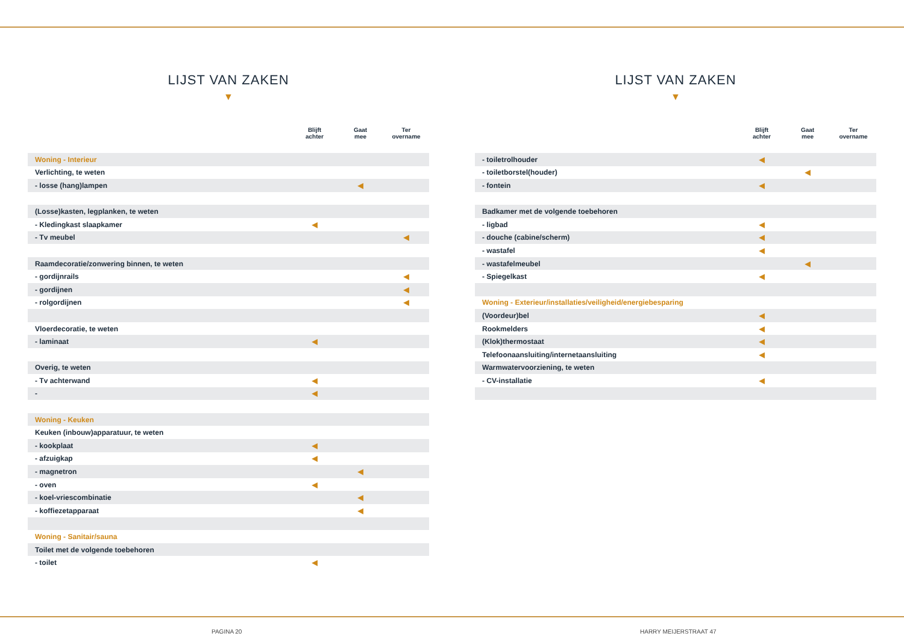LIJST VAN ZAKEN
▼
| | Blijft achter | Gaat mee | Ter overname |
| --- | --- | --- | --- |
| Woning - Interieur | | | |
| Verlichting, te weten | | | |
| - losse (hang)lampen | | ◀ | |
| (Losse)kasten, legplanken, te weten | | | |
| - Kledingkast slaapkamer | ◀ | | |
| - Tv meubel | | | ◀ |
| Raamdecoratie/zonwering binnen, te weten | | | |
| - gordijnrails | | | ◀ |
| - gordijnen | | | ◀ |
| - rolgordijnen | | | ◀ |
| Vloerdecoratie, te weten | | | |
| - laminaat | ◀ | | |
| Overig, te weten | | | |
| - Tv achterwand | ◀ | | |
| - | ◀ | | |
| Woning - Keuken | | | |
| Keuken (inbouw)apparatuur, te weten | | | |
| - kookplaat | ◀ | | |
| - afzuigkap | ◀ | | |
| - magnetron | | ◀ | |
| - oven | ◀ | | |
| - koel-vriescombinatie | | ◀ | |
| - koffiezetapparaat | | ◀ | |
| Woning - Sanitair/sauna | | | |
| Toilet met de volgende toebehoren | | | |
| - toilet | ◀ | | |
LIJST VAN ZAKEN
▼
| | Blijft achter | Gaat mee | Ter overname |
| --- | --- | --- | --- |
| - toiletrolhouder | ◀ | | |
| - toiletborstel(houder) | | ◀ | |
| - fontein | ◀ | | |
| Badkamer met de volgende toebehoren | | | |
| - ligbad | ◀ | | |
| - douche (cabine/scherm) | ◀ | | |
| - wastafel | ◀ | | |
| - wastafelmeubel | | ◀ | |
| - Spiegelkast | ◀ | | |
| Woning - Exterieur/installaties/veiligheid/energiebesparing | | | |
| (Voordeur)bel | ◀ | | |
| Rookmelders | ◀ | | |
| (Klok)thermostaat | ◀ | | |
| Telefoonaansluiting/internetaansluiting | ◀ | | |
| Warmwatervoorziening, te weten | | | |
| - CV-installatie | ◀ | | |
PAGINA 20 HARRY MEIJERSTRAAT 47